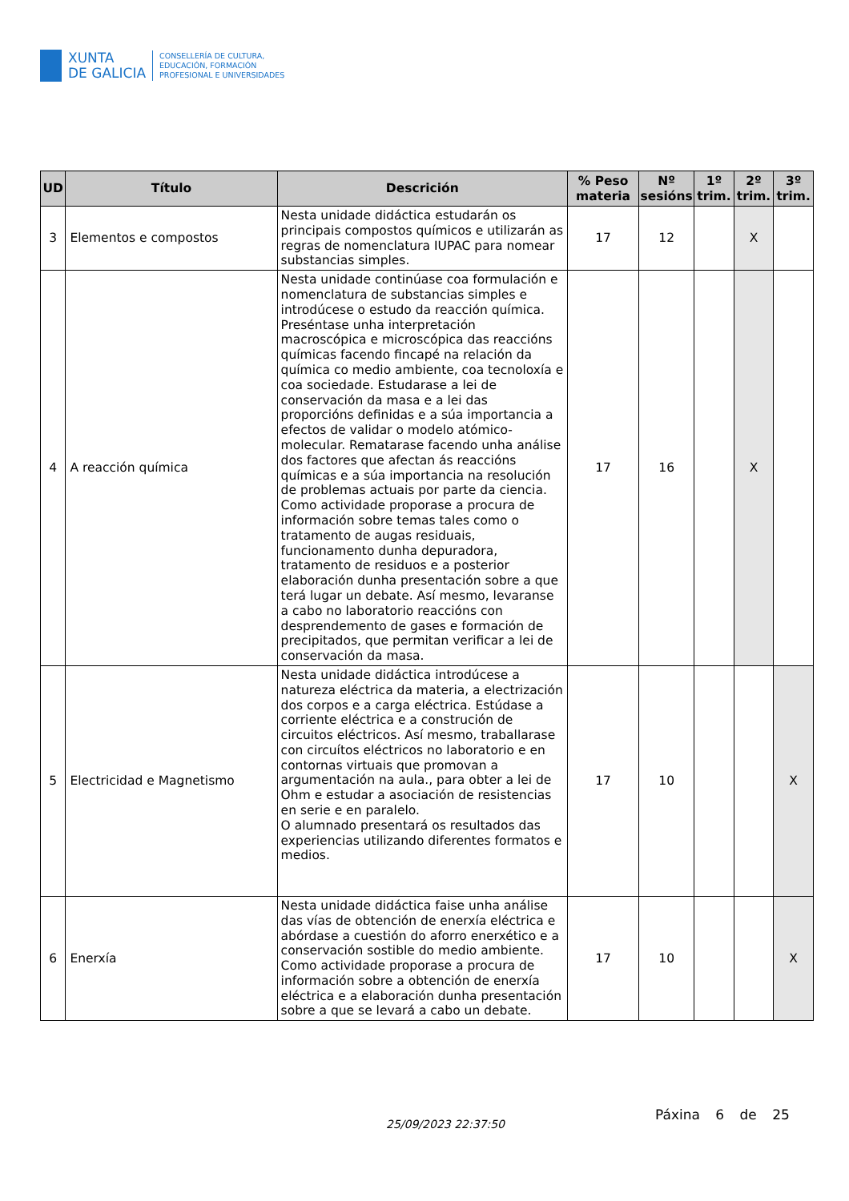XUNTA
DE GALICIA
CONSELLERÍA DE CULTURA,
EDUCACIÓN, FORMACIÓN
PROFESIONAL E UNIVERSIDADES
| UD | Título | Descrición | % Peso materia | Nº sesións | 1º trim. | 2º trim. | 3º trim. |
| --- | --- | --- | --- | --- | --- | --- | --- |
| 3 | Elementos e compostos | Nesta unidade didáctica estudarán os principais compostos químicos e utilizarán as regras de nomenclatura IUPAC para nomear substancias simples. | 17 | 12 | | X | |
| 4 | A reacción química | Nesta unidade continúase coa formulación e nomenclatura de substancias simples e introdúcese o estudo da reacción química. Preséntase unha interpretación macroscópica e microscópica das reaccións químicas facendo fincapé na relación da química co medio ambiente, coa tecnoloxía e coa sociedade. Estudarase a lei de conservación da masa e a lei das proporcións definidas e a súa importancia a efectos de validar o modelo atómico-molecular. Rematarase facendo unha análise dos factores que afectan ás reaccións químicas e a súa importancia na resolución de problemas actuais por parte da ciencia. Como actividade proporase a procura de información sobre temas tales como o tratamento de augas residuais, funcionamento dunha depuradora, tratamento de residuos e a posterior elaboración dunha presentación sobre a que terá lugar un debate. Así mesmo, levaranse a cabo no laboratorio reaccións con desprendemento de gases e formación de precipitados, que permitan verificar a lei de conservación da masa. | 17 | 16 | | X | |
| 5 | Electricidad e Magnetismo | Nesta unidade didáctica introdúcese a natureza eléctrica da materia, a electrización dos corpos e a carga eléctrica. Estúdase a corriente eléctrica e a construción de circuitos eléctricos. Así mesmo, traballarase con circuítos eléctricos no laboratorio e en contornas virtuais que promovan a argumentación na aula., para obter a lei de Ohm e estudar a asociación de resistencias en serie e en paralelo. O alumnado presentará os resultados das experiencias utilizando diferentes formatos e medios. | 17 | 10 | | | X |
| 6 | Enerxía | Nesta unidade didáctica faise unha análise das vías de obtención de enerxía eléctrica e abórdase a cuestión do aforro enerxético e a conservación sostible do medio ambiente. Como actividade proporase a procura de información sobre a obtención de enerxía eléctrica e a elaboración dunha presentación sobre a que se levará a cabo un debate. | 17 | 10 | | | X |
25/09/2023 22:37:50
Páxina 6 de 25